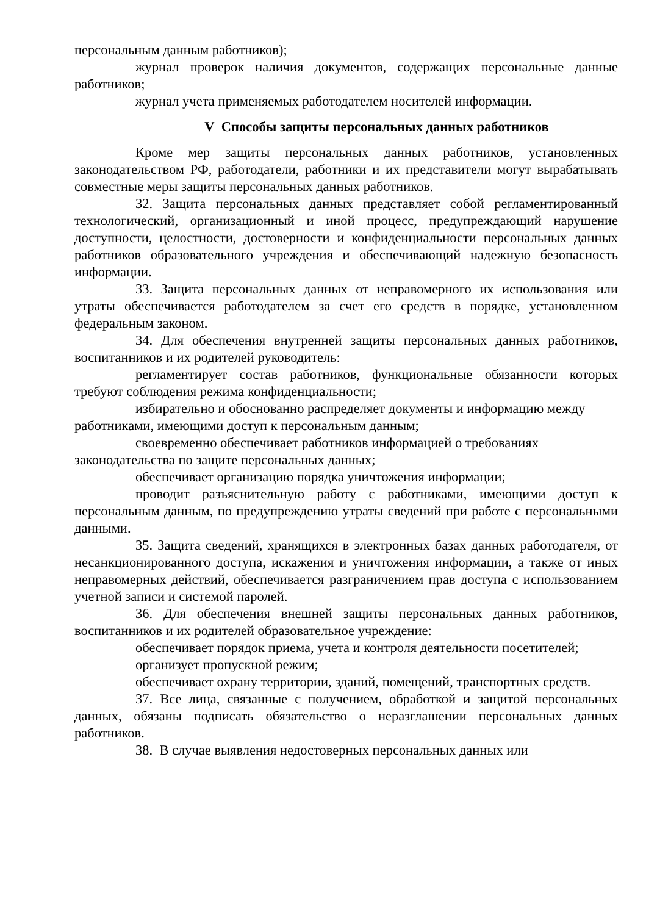персональным данным работников);
журнал проверок наличия документов, содержащих персональные данные работников;
журнал учета применяемых работодателем носителей информации.
V Способы защиты персональных данных работников
Кроме мер защиты персональных данных работников, установленных законодательством РФ, работодатели, работники и их представители могут вырабатывать совместные меры защиты персональных данных работников.
32. Защита персональных данных представляет собой регламентированный технологический, организационный и иной процесс, предупреждающий нарушение доступности, целостности, достоверности и конфиденциальности персональных данных работников образовательного учреждения и обеспечивающий надежную безопасность информации.
33. Защита персональных данных от неправомерного их использования или утраты обеспечивается работодателем за счет его средств в порядке, установленном федеральным законом.
34. Для обеспечения внутренней защиты персональных данных работников, воспитанников и их родителей руководитель:
регламентирует состав работников, функциональные обязанности которых требуют соблюдения режима конфиденциальности;
избирательно и обоснованно распределяет документы и информацию между работниками, имеющими доступ к персональным данным;
своевременно обеспечивает работников информацией о требованиях законодательства по защите персональных данных;
обеспечивает организацию порядка уничтожения информации;
проводит разъяснительную работу с работниками, имеющими доступ к персональным данным, по предупреждению утраты сведений при работе с персональными данными.
35. Защита сведений, хранящихся в электронных базах данных работодателя, от несанкционированного доступа, искажения и уничтожения информации, а также от иных неправомерных действий, обеспечивается разграничением прав доступа с использованием учетной записи и системой паролей.
36. Для обеспечения внешней защиты персональных данных работников, воспитанников и их родителей образовательное учреждение:
обеспечивает порядок приема, учета и контроля деятельности посетителей;
организует пропускной режим;
обеспечивает охрану территории, зданий, помещений, транспортных средств.
37. Все лица, связанные с получением, обработкой и защитой персональных данных, обязаны подписать обязательство о неразглашении персональных данных работников.
38. В случае выявления недостоверных персональных данных или